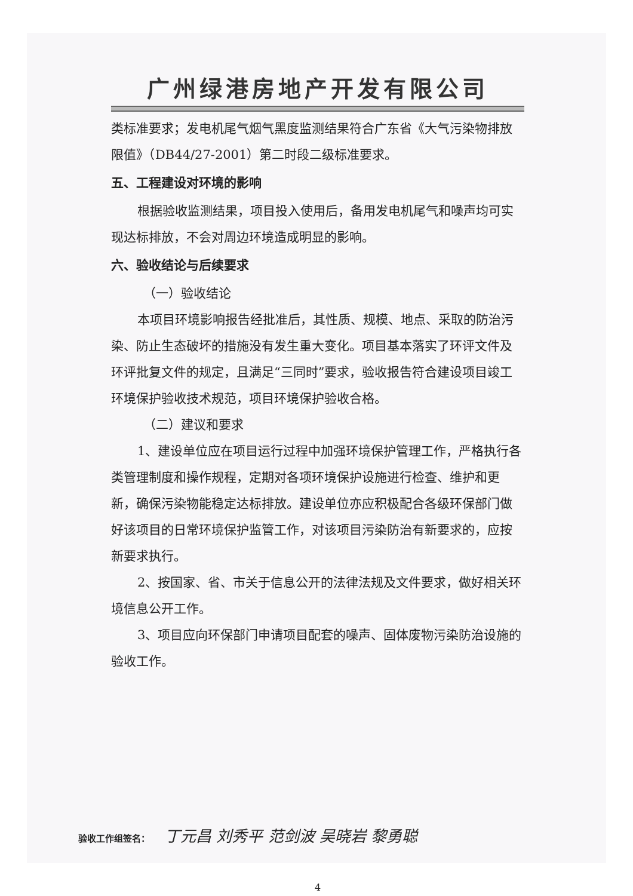广州绿港房地产开发有限公司
类标准要求；发电机尾气烟气黑度监测结果符合广东省《大气污染物排放限值》（DB44/27-2001）第二时段二级标准要求。
五、工程建设对环境的影响
根据验收监测结果，项目投入使用后，备用发电机尾气和噪声均可实现达标排放，不会对周边环境造成明显的影响。
六、验收结论与后续要求
（一）验收结论
本项目环境影响报告经批准后，其性质、规模、地点、采取的防治污染、防止生态破坏的措施没有发生重大变化。项目基本落实了环评文件及环评批复文件的规定，且满足“三同时”要求，验收报告符合建设项目竣工环境保护验收技术规范，项目环境保护验收合格。
（二）建议和要求
1、建设单位应在项目运行过程中加强环境保护管理工作，严格执行各类管理制度和操作规程，定期对各项环境保护设施进行检查、维护和更新，确保污染物能稳定达标排放。建设单位亦应积极配合各级环保部门做好该项目的日常环境保护监管工作，对该项目污染防治有新要求的，应按新要求执行。
2、按国家、省、市关于信息公开的法律法规及文件要求，做好相关环境信息公开工作。
3、项目应向环保部门申请项目配套的噪声、固体废物污染防治设施的验收工作。
验收工作组签名： 丁元昌 刘秀平 范剑波 吴晓岩 黎勇聪
4